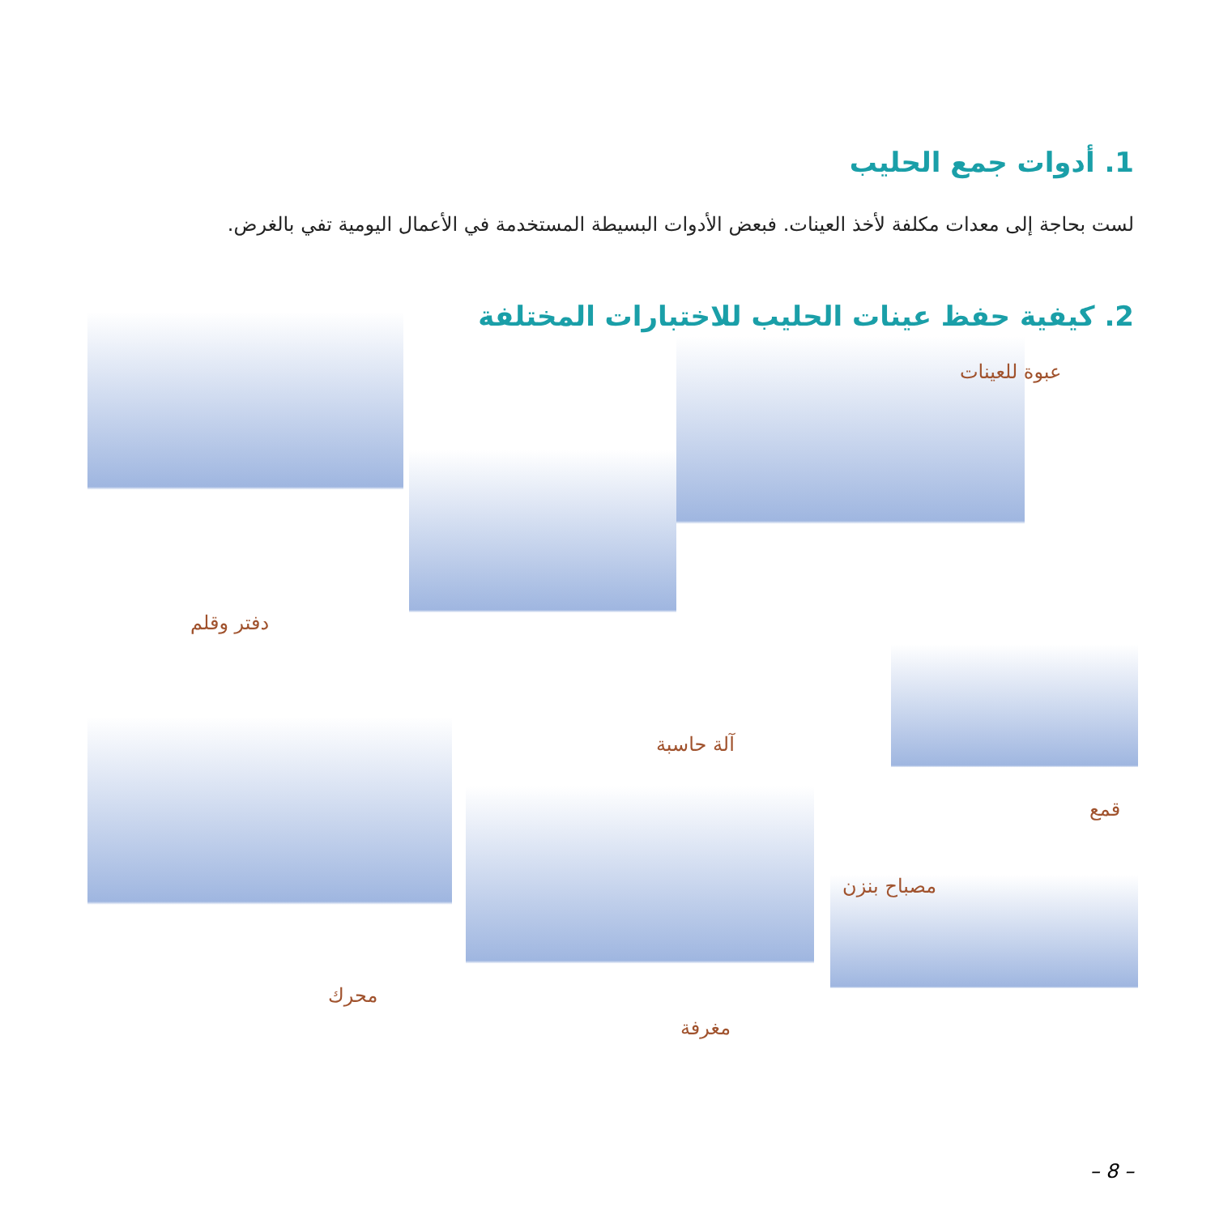1. أدوات جمع الحليب
لست بحاجة إلى معدات مكلفة لأخذ العينات. فبعض الأدوات البسيطة المستخدمة في الأعمال اليومية تفي بالغرض.
2. كيفية حفظ عينات الحليب للاختبارات المختلفة
عبوة للعينات
دفتر وقلم
آلة حاسبة
قمع
مصباح بنزن
محرك
مغرفة
– 8 –